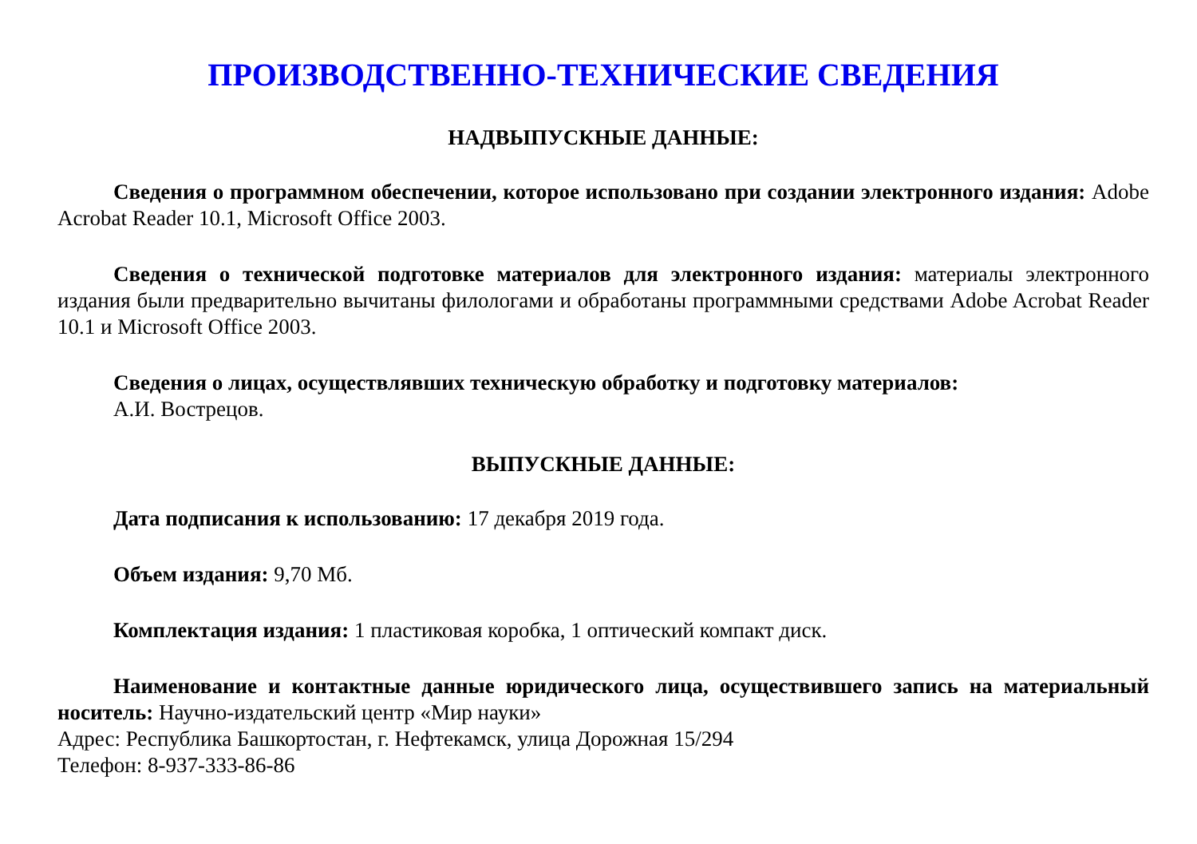ПРОИЗВОДСТВЕННО-ТЕХНИЧЕСКИЕ СВЕДЕНИЯ
НАДВЫПУСКНЫЕ ДАННЫЕ:
Сведения о программном обеспечении, которое использовано при создании электронного издания: Adobe Acrobat Reader 10.1, Microsoft Office 2003.
Сведения о технической подготовке материалов для электронного издания: материалы электронного издания были предварительно вычитаны филологами и обработаны программными средствами Adobe Acrobat Reader 10.1 и Microsoft Office 2003.
Сведения о лицах, осуществлявших техническую обработку и подготовку материалов:
А.И. Вострецов.
ВЫПУСКНЫЕ ДАННЫЕ:
Дата подписания к использованию: 17 декабря 2019 года.
Объем издания: 9,70 Мб.
Комплектация издания: 1 пластиковая коробка, 1 оптический компакт диск.
Наименование и контактные данные юридического лица, осуществившего запись на материальный носитель: Научно-издательский центр «Мир науки»
Адрес: Республика Башкортостан, г. Нефтекамск, улица Дорожная 15/294
Телефон: 8-937-333-86-86